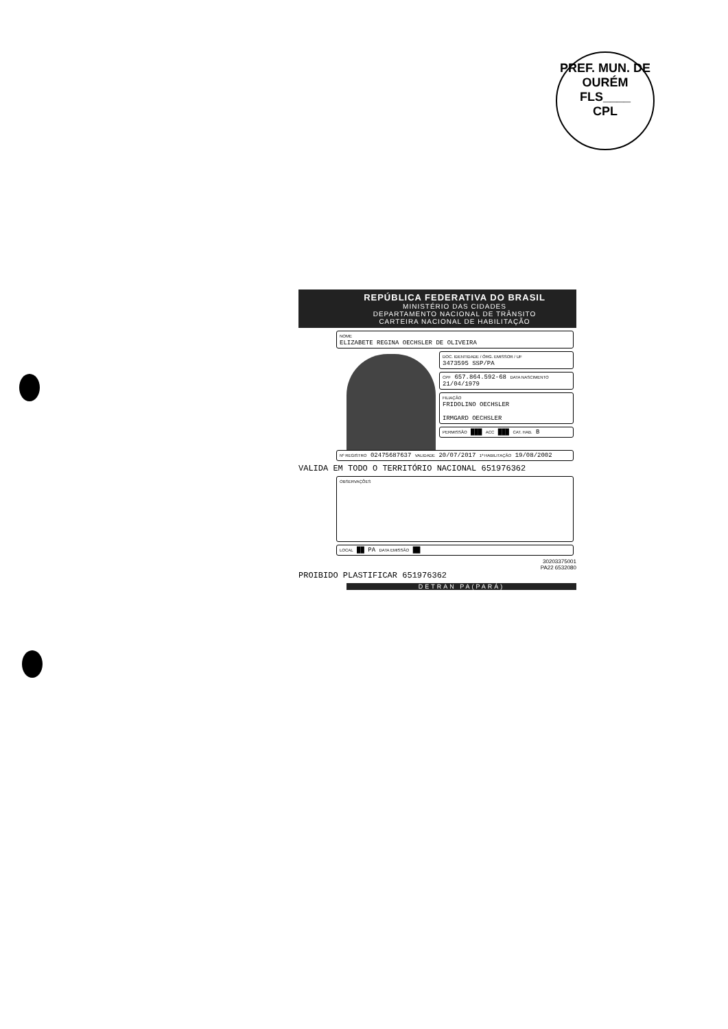PREF. MUN. DE OURÉM
FLS____
CPL
REPÚBLICA FEDERATIVA DO BRASIL
MINISTÉRIO DAS CIDADES
DEPARTAMENTO NACIONAL DE TRÂNSITO
CARTEIRA NACIONAL DE HABILITAÇÃO
NOME
ELIZABETE REGINA OECHSLER DE OLIVEIRA
DOC. IDENTIDADE / ÓRG. EMISSOR / UF
3473595 SSP/PA
CPF 657.864.592-68 DATA NASCIMENTO 21/04/1979
FILIAÇÃO
FRIDOLINO OECHSLER
IRMGARD OECHSLER
PERMISSÃO ███ ACC ███ CAT. HAB. B
Nº REGISTRO 02475687637 VALIDADE 20/07/2017 1ª HABILITAÇÃO 19/08/2002
VALIDA EM TODO O TERRITÓRIO NACIONAL 651976362
OBSERVAÇÕES
LOCAL ██ PA DATA EMISSÃO ██
30203375001
PA22 6532080
PROIBIDO PLASTIFICAR 651976362
DETRAN PA(PARÁ)